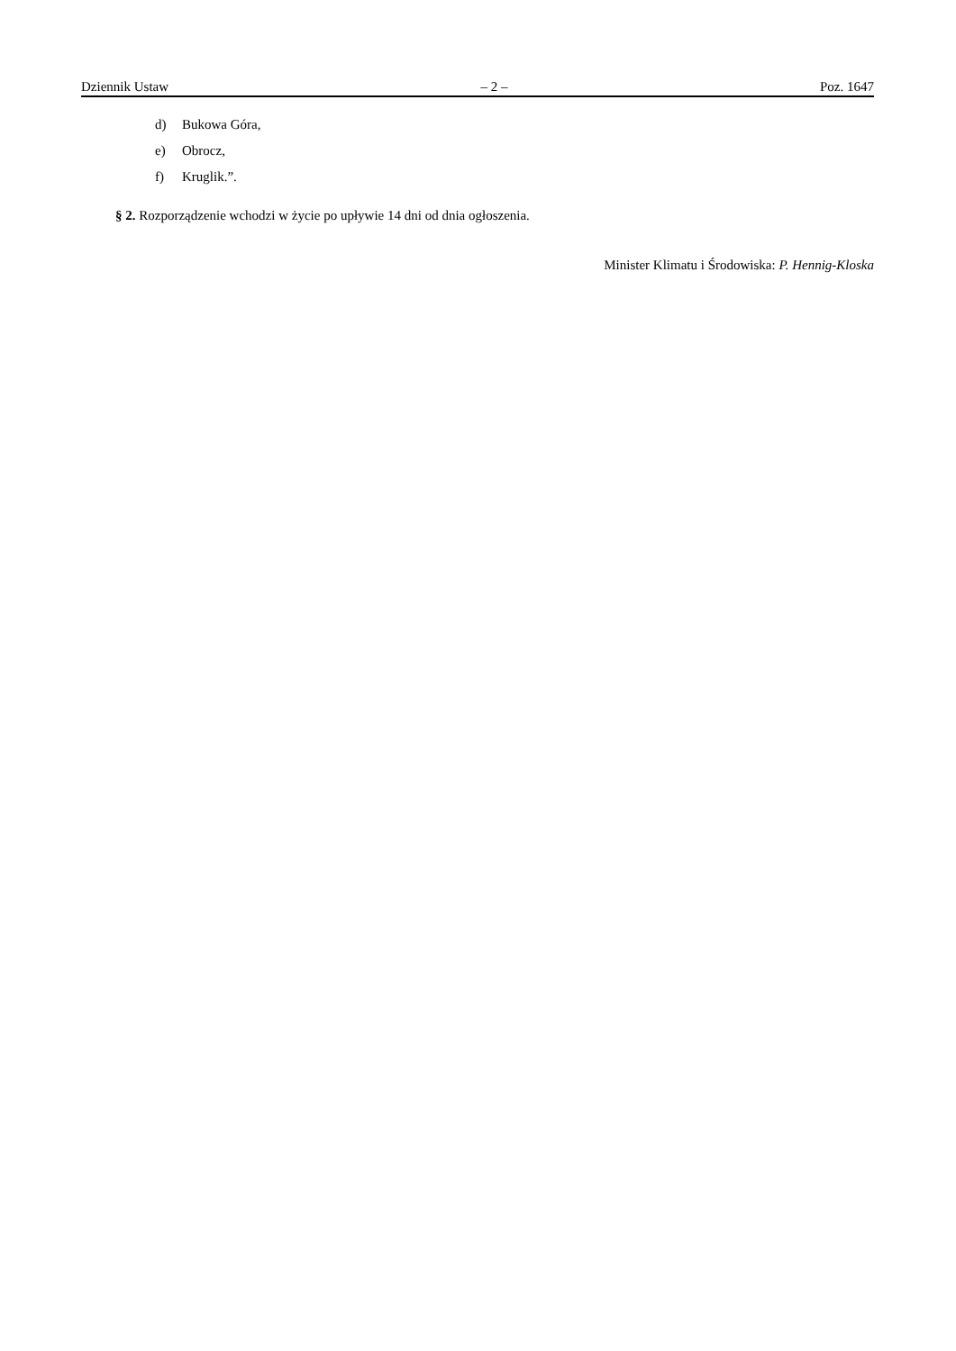Dziennik Ustaw – 2 – Poz. 1647
d) Bukowa Góra,
e) Obrocz,
f) Kruglik.”.
§ 2. Rozporządzenie wchodzi w życie po upływie 14 dni od dnia ogłoszenia.
Minister Klimatu i Środowiska: P. Hennig-Kloska